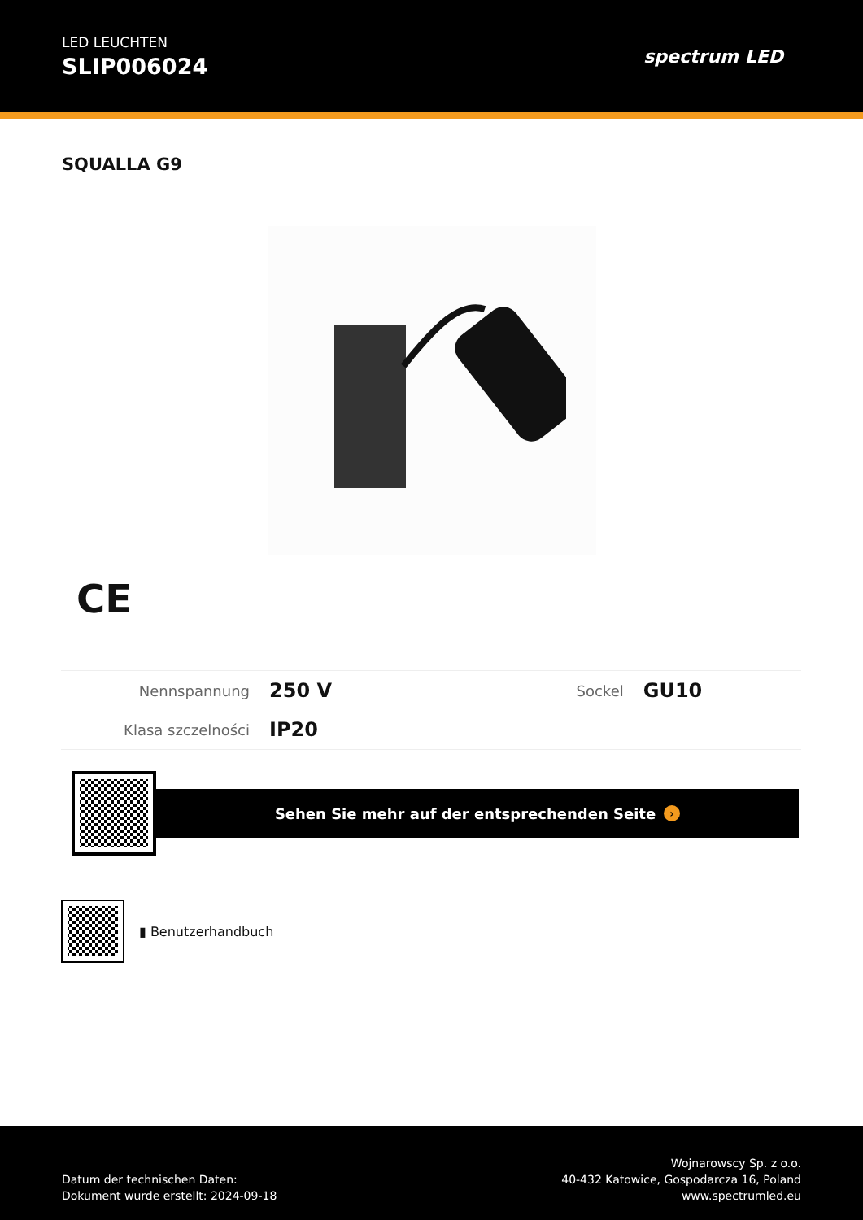LED LEUCHTEN
SLIP006024
spectrum LED
SQUALLA G9
CE
| Nennspannung | 250 V | Sockel | GU10 |
| Klasa szczelności | IP20 | | |
Sehen Sie mehr auf der entsprechenden Seite ›
▮ Benutzerhandbuch
Datum der technischen Daten:
Dokument wurde erstellt: 2024-09-18
Wojnarowscy Sp. z o.o.
40-432 Katowice, Gospodarcza 16, Poland
www.spectrumled.eu